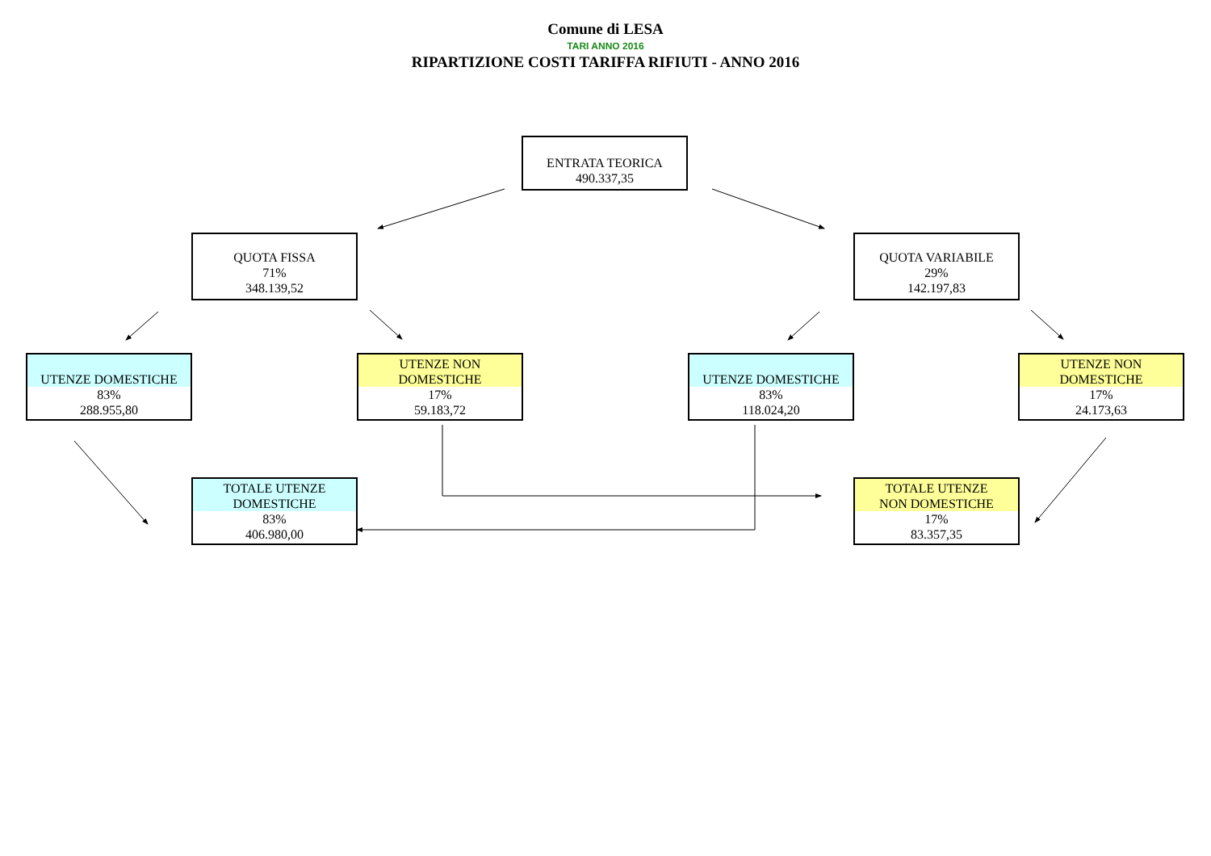Comune di LESA
TARI ANNO 2016
RIPARTIZIONE COSTI TARIFFA RIFIUTI - ANNO 2016
ENTRATA TEORICA
490.337,35
QUOTA FISSA
71%
348.139,52
QUOTA VARIABILE
29%
142.197,83
UTENZE DOMESTICHE
83%
288.955,80
UTENZE NON
DOMESTICHE
17%
59.183,72
UTENZE DOMESTICHE
83%
118.024,20
UTENZE NON
DOMESTICHE
17%
24.173,63
TOTALE UTENZE
DOMESTICHE
83%
406.980,00
TOTALE UTENZE
NON DOMESTICHE
17%
83.357,35